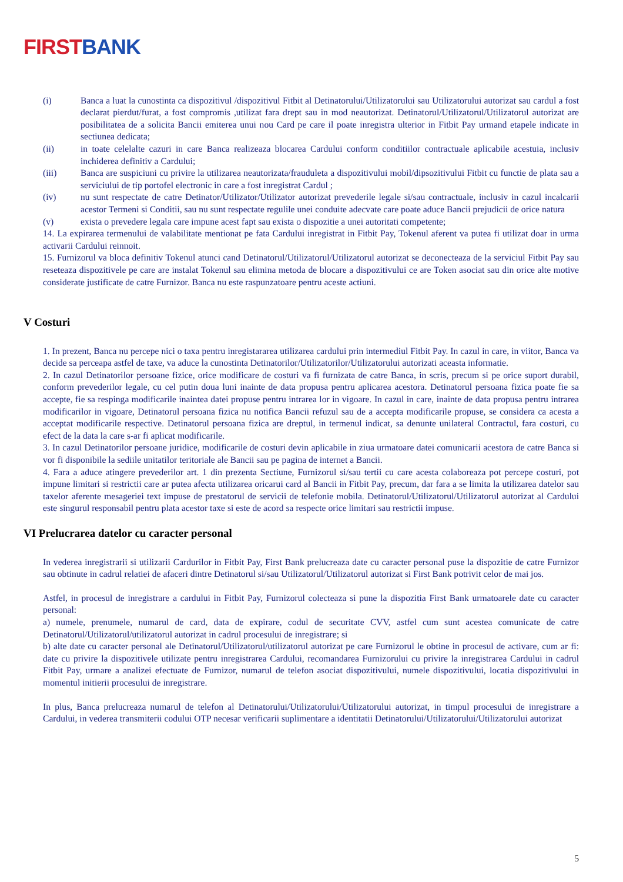FIRST BANK
(i) Banca a luat la cunostinta ca dispozitivul /dispozitivul Fitbit al Detinatorului/Utilizatorului sau Utilizatorului autorizat sau cardul a fost declarat pierdut/furat, a fost compromis ,utilizat fara drept sau in mod neautorizat. Detinatorul/Utilizatorul/Utilizatorul autorizat are posibilitatea de a solicita Bancii emiterea unui nou Card pe care il poate inregistra ulterior in Fitbit Pay urmand etapele indicate in sectiunea dedicata;
(ii) in toate celelalte cazuri in care Banca realizeaza blocarea Cardului conform conditiilor contractuale aplicabile acestuia, inclusiv inchiderea definitiv a Cardului;
(iii) Banca are suspiciuni cu privire la utilizarea neautorizata/frauduleta a dispozitivului mobil/dipsozitivului Fitbit cu functie de plata sau a serviciului de tip portofel electronic in care a fost inregistrat Cardul ;
(iv) nu sunt respectate de catre Detinator/Utilizator/Utilizator autorizat prevederile legale si/sau contractuale, inclusiv in cazul incalcarii acestor Termeni si Conditii, sau nu sunt respectate regulile unei conduite adecvate care poate aduce Bancii prejudicii de orice natura
(v) exista o prevedere legala care impune acest fapt sau exista o dispozitie a unei autoritati competente;
14. La expirarea termenului de valabilitate mentionat pe fata Cardului inregistrat in Fitbit Pay, Tokenul aferent va putea fi utilizat doar in urma activarii Cardului reinnoit.
15. Furnizorul va bloca definitiv Tokenul atunci cand Detinatorul/Utilizatorul/Utilizatorul autorizat se deconecteaza de la serviciul Fitbit Pay sau reseteaza dispozitivele pe care are instalat Tokenul sau elimina metoda de blocare a dispozitivului ce are Token asociat sau din orice alte motive considerate justificate de catre Furnizor. Banca nu este raspunzatoare pentru aceste actiuni.
V Costuri
1. In prezent, Banca nu percepe nici o taxa pentru inregistararea utilizarea cardului prin intermediul Fitbit Pay. In cazul in care, in viitor, Banca va decide sa perceapa astfel de taxe, va aduce la cunostinta Detinatorilor/Utilizatorilor/Utilizatorului autorizati aceasta informatie.
2. In cazul Detinatorilor persoane fizice, orice modificare de costuri va fi furnizata de catre Banca, in scris, precum si pe orice suport durabil, conform prevederilor legale, cu cel putin doua luni inainte de data propusa pentru aplicarea acestora. Detinatorul persoana fizica poate fie sa accepte, fie sa respinga modificarile inaintea datei propuse pentru intrarea lor in vigoare. In cazul in care, inainte de data propusa pentru intrarea modificarilor in vigoare, Detinatorul persoana fizica nu notifica Bancii refuzul sau de a accepta modificarile propuse, se considera ca acesta a acceptat modificarile respective. Detinatorul persoana fizica are dreptul, in termenul indicat, sa denunte unilateral Contractul, fara costuri, cu efect de la data la care s-ar fi aplicat modificarile.
3. In cazul Detinatorilor persoane juridice, modificarile de costuri devin aplicabile in ziua urmatoare datei comunicarii acestora de catre Banca si vor fi disponibile la sediile unitatilor teritoriale ale Bancii sau pe pagina de internet a Bancii.
4. Fara a aduce atingere prevederilor art. 1 din prezenta Sectiune, Furnizorul si/sau tertii cu care acesta colaboreaza pot percepe costuri, pot impune limitari si restrictii care ar putea afecta utilizarea oricarui card al Bancii in Fitbit Pay, precum, dar fara a se limita la utilizarea datelor sau taxelor aferente mesageriei text impuse de prestatorul de servicii de telefonie mobila. Detinatorul/Utilizatorul/Utilizatorul autorizat al Cardului este singurul responsabil pentru plata acestor taxe si este de acord sa respecte orice limitari sau restrictii impuse.
VI Prelucrarea datelor cu caracter personal
In vederea inregistrarii si utilizarii Cardurilor in Fitbit Pay, First Bank prelucreaza date cu caracter personal puse la dispozitie de catre Furnizor sau obtinute in cadrul relatiei de afaceri dintre Detinatorul si/sau Utilizatorul/Utilizatorul autorizat si First Bank potrivit celor de mai jos.
Astfel, in procesul de inregistrare a cardului in Fitbit Pay, Furnizorul colecteaza si pune la dispozitia First Bank urmatoarele date cu caracter personal:
a) numele, prenumele, numarul de card, data de expirare, codul de securitate CVV, astfel cum sunt acestea comunicate de catre Detinatorul/Utilizatorul/utilizatorul autorizat in cadrul procesului de inregistrare; si
b) alte date cu caracter personal ale Detinatorul/Utilizatorul/utilizatorul autorizat pe care Furnizorul le obtine in procesul de activare, cum ar fi: date cu privire la dispozitivele utilizate pentru inregistrarea Cardului, recomandarea Furnizorului cu privire la inregistrarea Cardului in cadrul Fitbit Pay, urmare a analizei efectuate de Furnizor, numarul de telefon asociat dispozitivului, numele dispozitivului, locatia dispozitivului in momentul initierii procesului de inregistrare.
In plus, Banca prelucreaza numarul de telefon al Detinatorului/Utilizatorului/Utilizatorului autorizat, in timpul procesului de inregistrare a Cardului, in vederea transmiterii codului OTP necesar verificarii suplimentare a identitatii Detinatorului/Utilizatorului/Utilizatorului autorizat
5